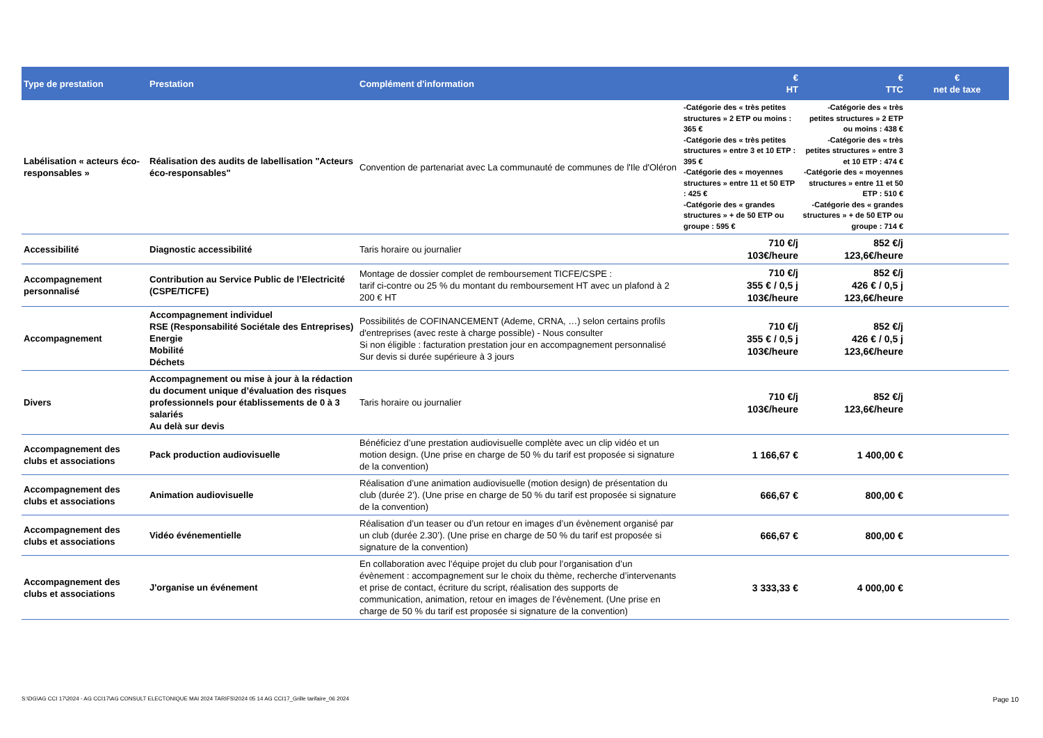| Type de prestation | Prestation | Complément d'information | € HT | € TTC | € net de taxe |
| --- | --- | --- | --- | --- | --- |
| Labélisation « acteurs éco-responsables » | Réalisation des audits de labellisation "Acteurs éco-responsables" | Convention de partenariat avec La communauté de communes de l'Ile d'Oléron | -Catégorie des « très petites structures » 2 ETP ou moins : 365 € -Catégorie des « très petites structures » entre 3 et 10 ETP : 395 € -Catégorie des « moyennes structures » entre 11 et 50 ETP : 425 € -Catégorie des « grandes structures » + de 50 ETP ou groupe : 595 € | -Catégorie des « très petites structures » 2 ETP ou moins : 438 € -Catégorie des « très petites structures » entre 3 et 10 ETP : 474 € -Catégorie des « moyennes structures » entre 11 et 50 ETP : 510 € -Catégorie des « grandes structures » + de 50 ETP ou groupe : 714 € | |
| Accessibilité | Diagnostic accessibilité | Taris horaire ou journalier | 710 €/j 103€/heure | 852 €/j 123,6€/heure | |
| Accompagnement personnalisé | Contribution au Service Public de l’Electricité (CSPE/TICFE) | Montage de dossier complet de remboursement TICFE/CSPE : tarif ci-contre ou 25 % du montant du remboursement HT avec un plafond à 2 200 € HT | 710 €/j 355 € / 0,5 j 103€/heure | 852 €/j 426 € / 0,5 j 123,6€/heure | |
| Accompagnement | Accompagnement individuel RSE (Responsabilité Sociétale des Entreprises) Energie Mobilité Déchets | Possibilités de COFINANCEMENT (Ademe, CRNA, …) selon certains profils d'entreprises (avec reste à charge possible) - Nous consulter Si non éligible : facturation prestation jour en accompagnement personnalisé Sur devis si durée supérieure à 3 jours | 710 €/j 355 € / 0,5 j 103€/heure | 852 €/j 426 € / 0,5 j 123,6€/heure | |
| Divers | Accompagnement ou mise à jour à la rédaction du document unique d’évaluation des risques professionnels pour établissements de 0 à 3 salariés Au delà sur devis | Taris horaire ou journalier | 710 €/j 103€/heure | 852 €/j 123,6€/heure | |
| Accompagnement des clubs et associations | Pack production audiovisuelle | Bénéficiez d’une prestation audiovisuelle complète avec un clip vidéo et un motion design. (Une prise en charge de 50 % du tarif est proposée si signature de la convention) | 1 166,67 € | 1 400,00 € | |
| Accompagnement des clubs et associations | Animation audiovisuelle | Réalisation d’une animation audiovisuelle (motion design) de présentation du club (durée 2’). (Une prise en charge de 50 % du tarif est proposée si signature de la convention) | 666,67 € | 800,00 € | |
| Accompagnement des clubs et associations | Vidéo événementielle | Réalisation d’un teaser ou d’un retour en images d’un évènement organisé par un club (durée 2.30’). (Une prise en charge de 50 % du tarif est proposée si signature de la convention) | 666,67 € | 800,00 € | |
| Accompagnement des clubs et associations | J'organise un événement | En collaboration avec l’équipe projet du club pour l’organisation d’un évènement : accompagnement sur le choix du thème, recherche d’intervenants et prise de contact, écriture du script, réalisation des supports de communication, animation, retour en images de l’évènement. (Une prise en charge de 50 % du tarif est proposée si signature de la convention) | 3 333,33 € | 4 000,00 € | |
S:\DG\AG CCI 17\2024 - AG CCI17\AG CONSULT ELECTONIQUE MAI 2024 TARIFS\2024 05 14 AG CCI17_Grille tarifaire_06 2024 Page 10